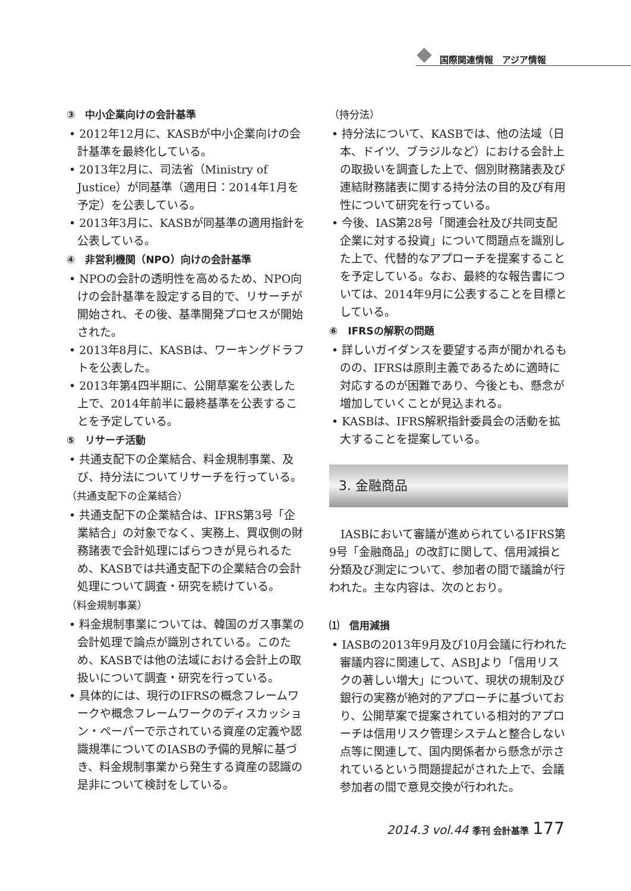国際関連情報　アジア情報
③　中小企業向けの会計基準
• 2012年12月に、KASBが中小企業向けの会計基準を最終化している。
• 2013年2月に、司法省（Ministry of Justice）が同基準（適用日：2014年1月を予定）を公表している。
• 2013年3月に、KASBが同基準の適用指針を公表している。
④　非営利機関（NPO）向けの会計基準
• NPOの会計の透明性を高めるため、NPO向けの会計基準を設定する目的で、リサーチが開始され、その後、基準開発プロセスが開始された。
• 2013年8月に、KASBは、ワーキングドラフトを公表した。
• 2013年第4四半期に、公開草案を公表した上で、2014年前半に最終基準を公表することを予定している。
⑤　リサーチ活動
• 共通支配下の企業結合、料金規制事業、及び、持分法についてリサーチを行っている。
（共通支配下の企業結合）
• 共通支配下の企業結合は、IFRS第3号「企業結合」の対象でなく、実務上、買収側の財務諸表で会計処理にばらつきが見られるため、KASBでは共通支配下の企業結合の会計処理について調査・研究を続けている。
（料金規制事業）
• 料金規制事業については、韓国のガス事業の会計処理で論点が識別されている。このため、KASBでは他の法域における会計上の取扱いについて調査・研究を行っている。
• 具体的には、現行のIFRSの概念フレームワークや概念フレームワークのディスカッション・ペーパーで示されている資産の定義や認識規準についてのIASBの予備的見解に基づき、料金規制事業から発生する資産の認識の是非について検討をしている。
（持分法）
• 持分法について、KASBでは、他の法域（日本、ドイツ、ブラジルなど）における会計上の取扱いを調査した上で、個別財務諸表及び連結財務諸表に関する持分法の目的及び有用性について研究を行っている。
• 今後、IAS第28号「関連会社及び共同支配企業に対する投資」について問題点を識別した上で、代替的なアプローチを提案することを予定している。なお、最終的な報告書については、2014年9月に公表することを目標としている。
⑥　IFRSの解釈の問題
• 詳しいガイダンスを要望する声が聞かれるものの、IFRSは原則主義であるために適時に対応するのが困難であり、今後とも、懸念が増加していくことが見込まれる。
• KASBは、IFRS解釈指針委員会の活動を拡大することを提案している。
3. 金融商品
IASBにおいて審議が進められているIFRS第9号「金融商品」の改訂に関して、信用減損と分類及び測定について、参加者の間で議論が行われた。主な内容は、次のとおり。
⑴　信用減損
• IASBの2013年9月及び10月会議に行われた審議内容に関連して、ASBJより「信用リスクの著しい増大」について、現状の規制及び銀行の実務が絶対的アプローチに基づいており、公開草案で提案されている相対的アプローチは信用リスク管理システムと整合しない点等に関連して、国内関係者から懸念が示されているという問題提起がされた上で、会議参加者の間で意見交換が行われた。
2014.3 vol.44 季刊 会計基準 177